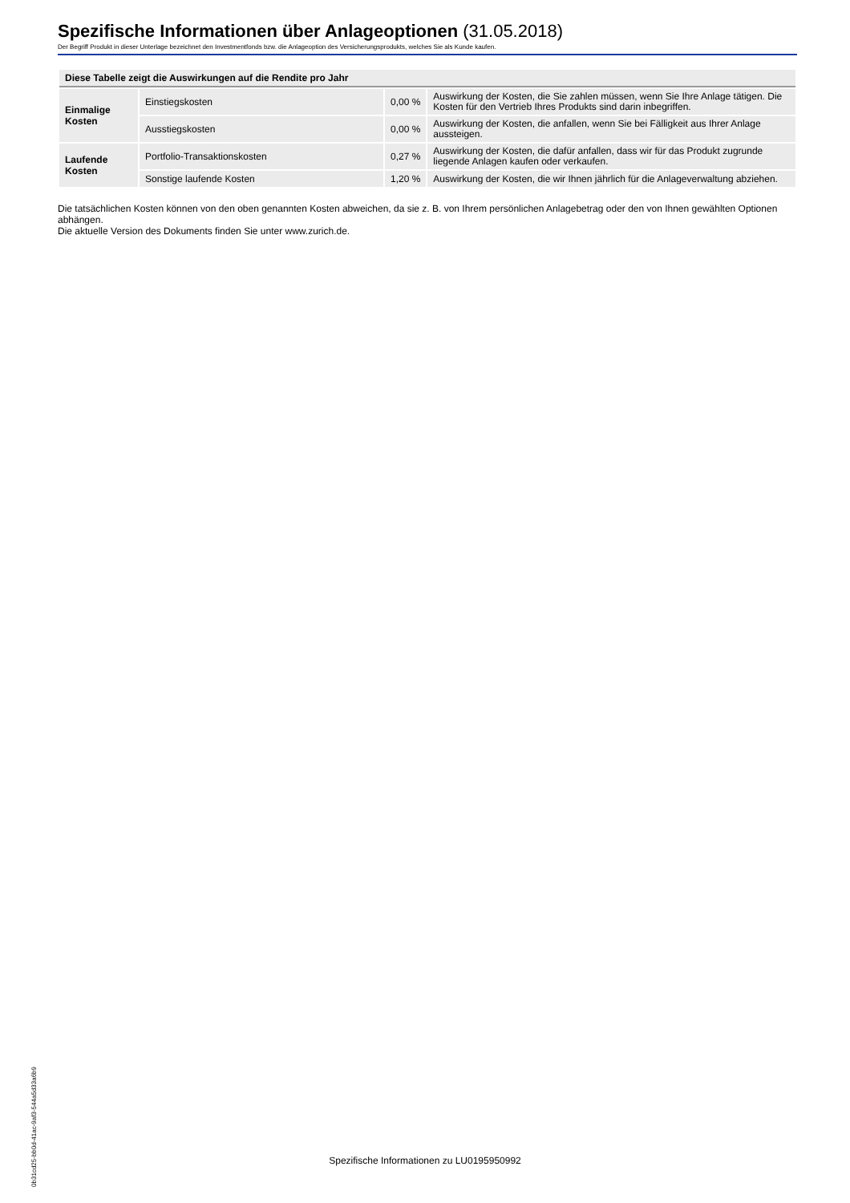Spezifische Informationen über Anlageoptionen (31.05.2018)
Der Begriff Produkt in dieser Unterlage bezeichnet den Investmentfonds bzw. die Anlageoption des Versicherungsprodukts, welches Sie als Kunde kaufen.
| Diese Tabelle zeigt die Auswirkungen auf die Rendite pro Jahr | | | |
| --- | --- | --- | --- |
| Einmalige Kosten | Einstiegskosten | 0,00 % | Auswirkung der Kosten, die Sie zahlen müssen, wenn Sie Ihre Anlage tätigen. Die Kosten für den Vertrieb Ihres Produkts sind darin inbegriffen. |
| | Ausstiegskosten | 0,00 % | Auswirkung der Kosten, die anfallen, wenn Sie bei Fälligkeit aus Ihrer Anlage aussteigen. |
| Laufende Kosten | Portfolio-Transaktionskosten | 0,27 % | Auswirkung der Kosten, die dafür anfallen, dass wir für das Produkt zugrunde liegende Anlagen kaufen oder verkaufen. |
| | Sonstige laufende Kosten | 1,20 % | Auswirkung der Kosten, die wir Ihnen jährlich für die Anlageverwaltung abziehen. |
Die tatsächlichen Kosten können von den oben genannten Kosten abweichen, da sie z. B. von Ihrem persönlichen Anlagebetrag oder den von Ihnen gewählten Optionen abhängen.
Die aktuelle Version des Dokuments finden Sie unter www.zurich.de.
0b31cd25-bb0d-41ac-9af3-544a5d33a6b9
Spezifische Informationen zu LU0195950992